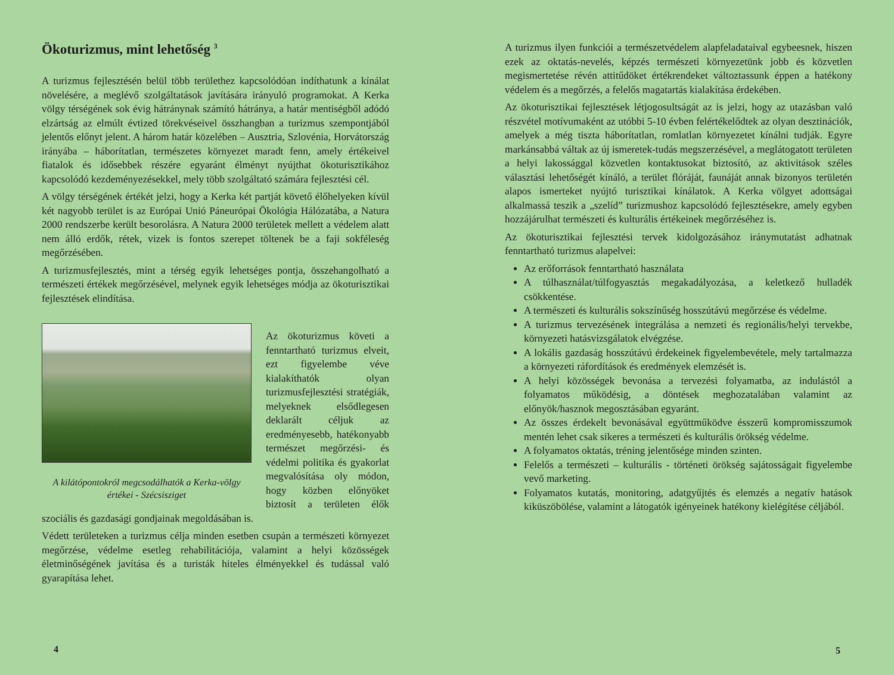Ökoturizmus, mint lehetőség <sup>3</sup>
A turizmus fejlesztésén belül több területhez kapcsolódóan indíthatunk a kínálat növelésére, a meglévő szolgáltatások javítására irányuló programokat. A Kerka völgy térségének sok évig hátránynak számító hátránya, a határ mentiségből adódó elzártság az elmúlt évtized törekvéseivel összhangban a turizmus szempontjából jelentős előnyt jelent. A három határ közelében – Ausztria, Szlovénia, Horvátország irányába – háborítatlan, természetes környezet maradt fenn, amely értékeivel fiatalok és idősebbek részére egyaránt élményt nyújthat ökoturisztikához kapcsolódó kezdeményezésekkel, mely több szolgáltató számára fejlesztési cél.
A völgy térségének értékét jelzi, hogy a Kerka két partját követő élőhelyeken kívül két nagyobb terület is az Európai Unió Páneurópai Ökológia Hálózatába, a Natura 2000 rendszerbe került besorolásra. A Natura 2000 területek mellett a védelem alatt nem álló erdők, rétek, vizek is fontos szerepet töltenek be a faji sokféleség megőrzésében.
A turizmusfejlesztés, mint a térség egyik lehetséges pontja, összehangolható a természeti értékek megőrzésével, melynek egyik lehetséges módja az ökoturisztikai fejlesztések elindítása.
A kilátópontokról megcsodálhatók a Kerka-völgy értékei - Szécsisziget
Az ökoturizmus követi a fenntartható turizmus elveit, ezt figyelembe véve kialakíthatók olyan turizmusfejlesztési stratégiák, melyeknek elsődlegesen deklarált céljuk az eredményesebb, hatékonyabb természet megőrzési- és védelmi politika és gyakorlat megvalósítása oly módon, hogy közben előnyöket biztosít a területen élők szociális és gazdasági gondjainak megoldásában is.
Védett területeken a turizmus célja minden esetben csupán a természeti környezet megőrzése, védelme esetleg rehabilitációja, valamint a helyi közösségek életminőségének javítása és a turisták hiteles élményekkel és tudással való gyarapítása lehet.
4
A turizmus ilyen funkciói a természetvédelem alapfeladataival egybeesnek, hiszen ezek az oktatás-nevelés, képzés természeti környezetünk jobb és közvetlen megismertetése révén attitűdöket értékrendeket változtassunk éppen a hatékony védelem és a megőrzés, a felelős magatartás kialakítása érdekében.
Az ökoturisztikai fejlesztések létjogosultságát az is jelzi, hogy az utazásban való részvétel motívumaként az utóbbi 5-10 évben felértékelődtek az olyan desztinációk, amelyek a még tiszta háborítatlan, romlatlan környezetet kínálni tudják. Egyre markánsabbá váltak az új ismeretek-tudás megszerzésével, a meglátogatott területen a helyi lakossággal közvetlen kontaktusokat biztosító, az aktivitások széles választási lehetőségét kínáló, a terület flóráját, faunáját annak bizonyos területén alapos ismerteket nyújtó turisztikai kínálatok. A Kerka völgyet adottságai alkalmassá teszik a „szelíd” turizmushoz kapcsolódó fejlesztésekre, amely egyben hozzájárulhat természeti és kulturális értékeinek megőrzéséhez is.
Az ökoturisztikai fejlesztési tervek kidolgozásához iránymutatást adhatnak fenntartható turizmus alapelvei:
Az erőforrások fenntartható használata
A túlhasználat/túlfogyasztás megakadályozása, a keletkező hulladék csökkentése.
A természeti és kulturális sokszínűség hosszútávú megőrzése és védelme.
A turizmus tervezésének integrálása a nemzeti és regionális/helyi tervekbe, környezeti hatásvizsgálatok elvégzése.
A lokális gazdaság hosszútávú érdekeinek figyelembevétele, mely tartalmazza a környezeti ráfordítások és eredmények elemzését is.
A helyi közösségek bevonása a tervezési folyamatba, az indulástól a folyamatos működésig, a döntések meghozatalában valamint az előnyök/hasznok megosztásában egyaránt.
Az összes érdekelt bevonásával együttműködve ésszerű kompromisszumok mentén lehet csak sikeres a természeti és kulturális örökség védelme.
A folyamatos oktatás, tréning jelentősége minden szinten.
Felelős a természeti – kulturális - történeti örökség sajátosságait figyelembe vevő marketing.
Folyamatos kutatás, monitoring, adatgyűjtés és elemzés a negatív hatások kiküszöbölése, valamint a látogatók igényeinek hatékony kielégítése céljából.
5